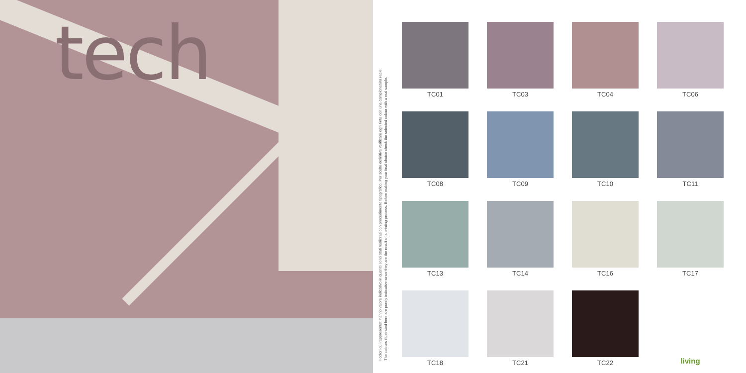tech
I colori qui rappresentati hanno valore indicativo in quanto sono stati realizzati con procedimento tipografico. Per scelte definitive verificare ogni tinta con una campionatura reale.
The colours illustrated here are purely indicative since they are the result of a printing process. Before making your final choice check the selected colour with a real sample.
TC01
TC03
TC04
TC06
TC08
TC09
TC10
TC11
TC13
TC14
TC16
TC17
TC18
TC21
TC22
living